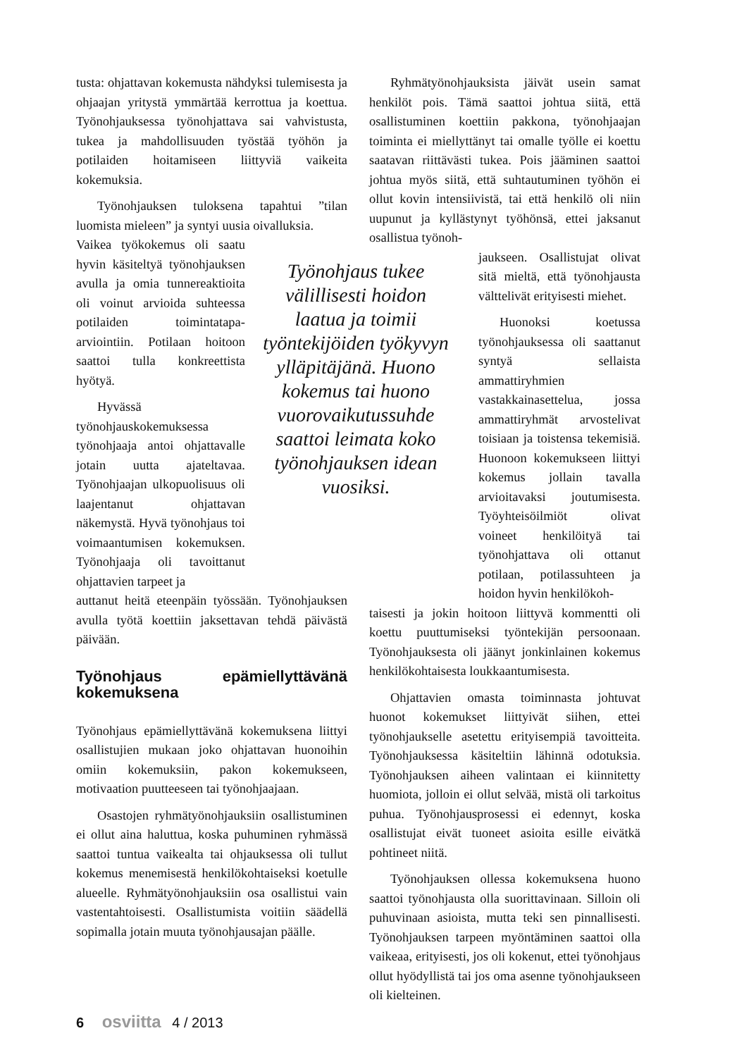tusta: ohjattavan kokemusta nähdyksi tulemisesta ja ohjaajan yritystä ymmärtää kerrottua ja koettua. Työnohjauksessa työnohjattava sai vahvistusta, tukea ja mahdollisuuden työstää työhön ja potilaiden hoitamiseen liittyviä vaikeita kokemuksia.
Työnohjauksen tuloksena tapahtui ”tilan luomista mieleen” ja syntyi uusia oivalluksia.
Vaikea työkokemus oli saatu hyvin käsiteltyä työnohjauksen avulla ja omia tunnereaktioita oli voinut arvioida suhteessa potilaiden toimintatapa-arviointiin. Potilaan hoitoon saattoi tulla konkreettista hyötyä.
Hyvässä työnohjauskokemuksessa työnohjaaja antoi ohjattavalle jotain uutta ajateltavaa. Työnohjaajan ulkopuolisuus oli laajentanut ohjattavan näkemystä. Hyvä työnohjaus toi voimaantumisen kokemuksen. Työnohjaaja oli tavoittanut ohjattavien tarpeet ja
auttanut heitä eteenpäin työssään. Työnohjauksen avulla työtä koettiin jaksettavan tehdä päivästä päivään.
Työnohjaus epämiellyttävänä kokemuksena
Työnohjaus epämiellyttävänä kokemuksena liittyi osallistujien mukaan joko ohjattavan huonoihin omiin kokemuksiin, pakon kokemukseen, motivaation puutteeseen tai työnohjaajaan.
Osastojen ryhmätyönohjauksiin osallistuminen ei ollut aina haluttua, koska puhuminen ryhmässä saattoi tuntua vaikealta tai ohjauksessa oli tullut kokemus menemisestä henkilökohtaiseksi koetulle alueelle. Ryhmätyönohjauksiin osa osallistui vain vastentahtoisesti. Osallistumista voitiin säädellä sopimalla jotain muuta työnohjausajan päälle.
Työnohjaus tukee välillisesti hoidon laatua ja toimii työntekijöiden työkyvyn ylläpitäjänä. Huono kokemus tai huono vuorovaikutussuhde saattoi leimata koko työnohjauksen idean vuosiksi.
Ryhmätyönohjauksista jäivät usein samat henkilöt pois. Tämä saattoi johtua siitä, että osallistuminen koettiin pakkona, työnohjaajan toiminta ei miellyttänyt tai omalle työlle ei koettu saatavan riittävästi tukea. Pois jääminen saattoi johtua myös siitä, että suhtautuminen työhön ei ollut kovin intensiivistä, tai että henkilö oli niin uupunut ja kyllästynyt työhönsä, ettei jaksanut osallistua työnoh-
jaukseen. Osallistujat olivat sitä mieltä, että työnohjausta välttelivät erityisesti miehet.
Huonoksi koetussa työnohjauksessa oli saattanut syntyä sellaista ammattiryhmien vastakkainasettelua, jossa ammattiryhmät arvostelivat toisiaan ja toistensa tekemisiä. Huonoon kokemukseen liittyi kokemus jollain tavalla arvioitavaksi joutumisesta. Työyhteisöilmiöt olivat voineet henkilöityä tai työnohjattava oli ottanut potilaan, potilassuhteen ja hoidon hyvin henkilökoh-
taisesti ja jokin hoitoon liittyvä kommentti oli koettu puuttumiseksi työntekijän persoonaan. Työnohjauksesta oli jäänyt jonkinlainen kokemus henkilökohtaisesta loukkaantumisesta.
Ohjattavien omasta toiminnasta johtuvat huonot kokemukset liittyivät siihen, ettei työnohjaukselle asetettu erityisempiä tavoitteita. Työnohjauksessa käsiteltiin lähinnä odotuksia. Työnohjauksen aiheen valintaan ei kiinnitetty huomiota, jolloin ei ollut selvää, mistä oli tarkoitus puhua. Työnohjausprosessi ei edennyt, koska osallistujat eivät tuoneet asioita esille eivätkä pohtineet niitä.
Työnohjauksen ollessa kokemuksena huono saattoi työnohjausta olla suorittavinaan. Silloin oli puhuvinaan asioista, mutta teki sen pinnallisesti. Työnohjauksen tarpeen myöntäminen saattoi olla vaikeaa, erityisesti, jos oli kokenut, ettei työnohjaus ollut hyödyllistä tai jos oma asenne työnohjaukseen oli kielteinen.
6 osviitta 4 / 2013